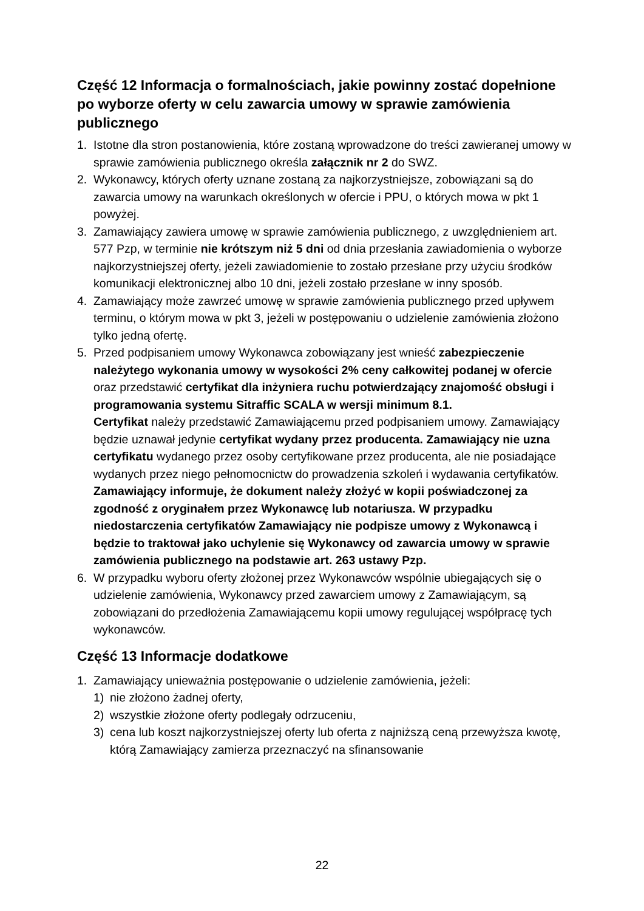Część 12 Informacja o formalnościach, jakie powinny zostać dopełnione po wyborze oferty w celu zawarcia umowy w sprawie zamówienia publicznego
1. Istotne dla stron postanowienia, które zostaną wprowadzone do treści zawieranej umowy w sprawie zamówienia publicznego określa załącznik nr 2 do SWZ.
2. Wykonawcy, których oferty uznane zostaną za najkorzystniejsze, zobowiązani są do zawarcia umowy na warunkach określonych w ofercie i PPU, o których mowa w pkt 1 powyżej.
3. Zamawiający zawiera umowę w sprawie zamówienia publicznego, z uwzględnieniem art. 577 Pzp, w terminie nie krótszym niż 5 dni od dnia przesłania zawiadomienia o wyborze najkorzystniejszej oferty, jeżeli zawiadomienie to zostało przesłane przy użyciu środków komunikacji elektronicznej albo 10 dni, jeżeli zostało przesłane w inny sposób.
4. Zamawiający może zawrzeć umowę w sprawie zamówienia publicznego przed upływem terminu, o którym mowa w pkt 3, jeżeli w postępowaniu o udzielenie zamówienia złożono tylko jedną ofertę.
5. Przed podpisaniem umowy Wykonawca zobowiązany jest wnieść zabezpieczenie należytego wykonania umowy w wysokości 2% ceny całkowitej podanej w ofercie oraz przedstawić certyfikat dla inżyniera ruchu potwierdzający znajomość obsługi i programowania systemu Sitraffic SCALA w wersji minimum 8.1.
Certyfikat należy przedstawić Zamawiającemu przed podpisaniem umowy. Zamawiający będzie uznawał jedynie certyfikat wydany przez producenta. Zamawiający nie uzna certyfikatu wydanego przez osoby certyfikowane przez producenta, ale nie posiadające wydanych przez niego pełnomocnictw do prowadzenia szkoleń i wydawania certyfikatów. Zamawiający informuje, że dokument należy złożyć w kopii poświadczonej za zgodność z oryginałem przez Wykonawcę lub notariusza. W przypadku niedostarczenia certyfikatów Zamawiający nie podpisze umowy z Wykonawcą i będzie to traktował jako uchylenie się Wykonawcy od zawarcia umowy w sprawie zamówienia publicznego na podstawie art. 263 ustawy Pzp.
6. W przypadku wyboru oferty złożonej przez Wykonawców wspólnie ubiegających się o udzielenie zamówienia, Wykonawcy przed zawarciem umowy z Zamawiającym, są zobowiązani do przedłożenia Zamawiającemu kopii umowy regulującej współpracę tych wykonawców.
Część 13 Informacje dodatkowe
1. Zamawiający unieważnia postępowanie o udzielenie zamówienia, jeżeli:
1) nie złożono żadnej oferty,
2) wszystkie złożone oferty podlegały odrzuceniu,
3) cena lub koszt najkorzystniejszej oferty lub oferta z najniższą ceną przewyższa kwotę, którą Zamawiający zamierza przeznaczyć na sfinansowanie
22